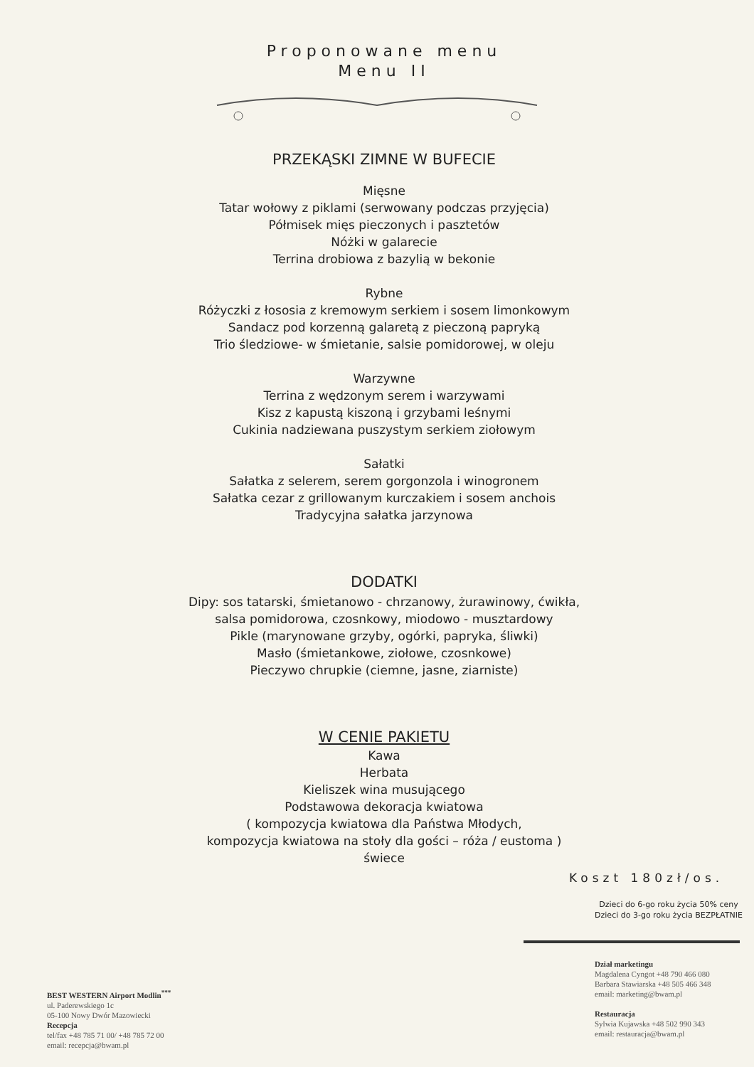Proponowane menu
Menu II
PRZEKĄSKI ZIMNE W BUFECIE
Mięsne
Tatar wołowy z piklami (serwowany podczas przyjęcia)
Półmisek mięs pieczonych i pasztetów
Nóżki w galarecie
Terrina drobiowa z bazylią w bekonie
Rybne
Różyczki z łososia z kremowym serkiem i sosem limonkowym
Sandacz pod korzenną galaretą z pieczoną papryką
Trio śledziowe- w śmietanie, salsie pomidorowej, w oleju
Warzywne
Terrina z wędzonym serem i warzywami
Kisz z kapustą kiszoną i grzybami leśnymi
Cukinia nadziewana puszystym serkiem ziołowym
Sałatki
Sałatka z selerem, serem gorgonzola i winogronem
Sałatka cezar z grillowanym kurczakiem i sosem anchois
Tradycyjna sałatka jarzynowa
DODATKI
Dipy: sos tatarski, śmietanowo - chrzanowy, żurawinowy, ćwikła,
salsa pomidorowa, czosnkowy, miodowo - musztardowy
Pikle (marynowane grzyby, ogórki, papryka, śliwki)
Masło (śmietankowe, ziołowe, czosnkowe)
Pieczywo chrupkie (ciemne, jasne, ziarniste)
W CENIE PAKIETU
Kawa
Herbata
Kieliszek wina musującego
Podstawowa dekoracja kwiatowa
( kompozycja kwiatowa dla Państwa Młodych,
kompozycja kwiatowa na stoły dla gości – róża / eustoma )
świece
Koszt 180zł/os.
Dzieci do 6-go roku życia 50% ceny
Dzieci do 3-go roku życia BEZPŁATNIE
BEST WESTERN Airport Modlin<sup>***</sup>
ul. Paderewskiego 1c
05-100 Nowy Dwór Mazowiecki
Recepcja
tel/fax +48 785 71 00/ +48 785 72 00
email: recepcja@bwam.pl
Dział marketingu
Magdalena Cyngot +48 790 466 080
Barbara Stawiarska +48 505 466 348
email: marketing@bwam.pl
Restauracja
Sylwia Kujawska +48 502 990 343
email: restauracja@bwam.pl